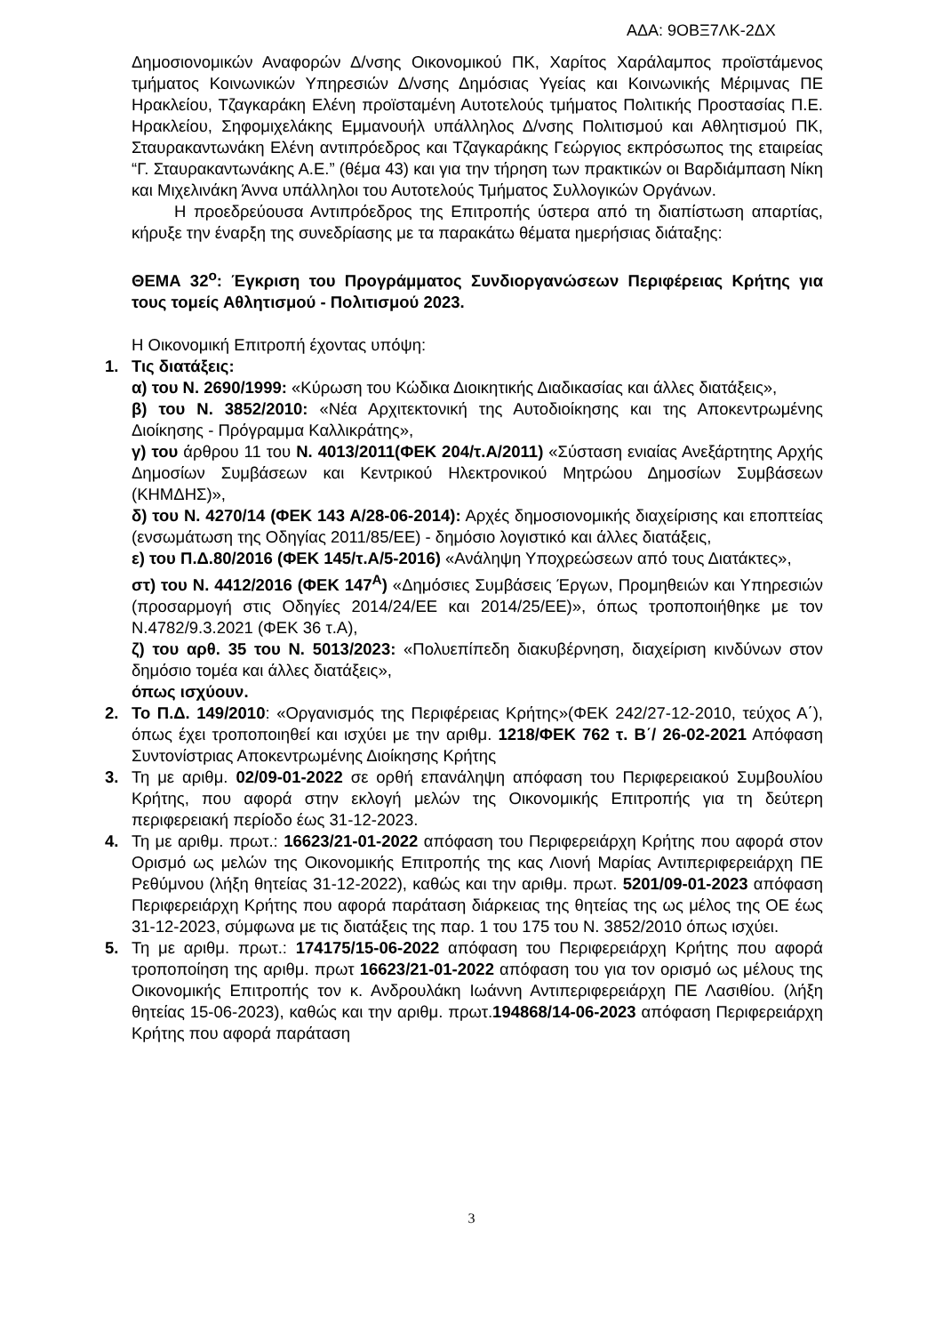ΑΔΑ: 9ΟΒΞ7ΛΚ-2ΔΧ
Δημοσιονομικών Αναφορών Δ/νσης Οικονομικού ΠΚ, Χαρίτος Χαράλαμπος προϊστάμενος τμήματος Κοινωνικών Υπηρεσιών Δ/νσης Δημόσιας Υγείας και Κοινωνικής Μέριμνας ΠΕ Ηρακλείου, Τζαγκαράκη Ελένη προϊσταμένη Αυτοτελούς τμήματος Πολιτικής Προστασίας Π.Ε. Ηρακλείου, Σηφομιχελάκης Εμμανουήλ υπάλληλος Δ/νσης Πολιτισμού και Αθλητισμού ΠΚ, Σταυρακαντωνάκη Ελένη αντιπρόεδρος και Τζαγκαράκης Γεώργιος εκπρόσωπος της εταιρείας “Γ. Σταυρακαντωνάκης Α.Ε.” (θέμα 43) και για την τήρηση των πρακτικών οι Βαρδιάμπαση Νίκη και Μιχελινάκη Άννα υπάλληλοι του Αυτοτελούς Τμήματος Συλλογικών Οργάνων.
Η προεδρεύουσα Αντιπρόεδρος της Επιτροπής ύστερα από τη διαπίστωση απαρτίας, κήρυξε την έναρξη της συνεδρίασης με τα παρακάτω θέματα ημερήσιας διάταξης:
ΘΕΜΑ 32<sup>ο</sup>: Έγκριση του Προγράμματος Συνδιοργανώσεων Περιφέρειας Κρήτης για τους τομείς Αθλητισμού - Πολιτισμού 2023.
Η Οικονομική Επιτροπή έχοντας υπόψη:
1. Τις διατάξεις:
α) του Ν. 2690/1999: «Κύρωση του Κώδικα Διοικητικής Διαδικασίας και άλλες διατάξεις»,
β) του Ν. 3852/2010: «Νέα Αρχιτεκτονική της Αυτοδιοίκησης και της Αποκεντρωμένης Διοίκησης - Πρόγραμμα Καλλικράτης»,
γ) του άρθρου 11 του Ν. 4013/2011(ΦΕΚ 204/τ.Α/2011) «Σύσταση ενιαίας Ανεξάρτητης Αρχής Δημοσίων Συμβάσεων και Κεντρικού Ηλεκτρονικού Μητρώου Δημοσίων Συμβάσεων (ΚΗΜΔΗΣ)»,
δ) του Ν. 4270/14 (ΦΕΚ 143 Α/28-06-2014): Αρχές δημοσιονομικής διαχείρισης και εποπτείας (ενσωμάτωση της Οδηγίας 2011/85/ΕΕ) - δημόσιο λογιστικό και άλλες διατάξεις,
ε) του Π.Δ.80/2016 (ΦΕΚ 145/τ.Α/5-2016) «Ανάληψη Υποχρεώσεων από τους Διατάκτες»,
στ) του Ν. 4412/2016 (ΦΕΚ 147<sup>Α</sup>) «Δημόσιες Συμβάσεις Έργων, Προμηθειών και Υπηρεσιών (προσαρμογή στις Οδηγίες 2014/24/ΕΕ και 2014/25/ΕΕ)», όπως τροποποιήθηκε με τον Ν.4782/9.3.2021 (ΦΕΚ 36 τ.Α),
ζ) του αρθ. 35 του Ν. 5013/2023: «Πολυεπίπεδη διακυβέρνηση, διαχείριση κινδύνων στον δημόσιο τομέα και άλλες διατάξεις»,
όπως ισχύουν.
2. Το Π.Δ. 149/2010: «Οργανισμός της Περιφέρειας Κρήτης»(ΦΕΚ 242/27-12-2010, τεύχος Α΄), όπως έχει τροποποιηθεί και ισχύει με την αριθμ. 1218/ΦΕΚ 762 τ. Β΄/ 26-02-2021 Απόφαση Συντονίστριας Αποκεντρωμένης Διοίκησης Κρήτης
3. Τη με αριθμ. 02/09-01-2022 σε ορθή επανάληψη απόφαση του Περιφερειακού Συμβουλίου Κρήτης, που αφορά στην εκλογή μελών της Οικονομικής Επιτροπής για τη δεύτερη περιφερειακή περίοδο έως 31-12-2023.
4. Τη με αριθμ. πρωτ.: 16623/21-01-2022 απόφαση του Περιφερειάρχη Κρήτης που αφορά στον Ορισμό ως μελών της Οικονομικής Επιτροπής της κας Λιονή Μαρίας Αντιπεριφερειάρχη ΠΕ Ρεθύμνου (λήξη θητείας 31-12-2022), καθώς και την αριθμ. πρωτ. 5201/09-01-2023 απόφαση Περιφερειάρχη Κρήτης που αφορά παράταση διάρκειας της θητείας της ως μέλος της ΟΕ έως 31-12-2023, σύμφωνα με τις διατάξεις της παρ. 1 του 175 του Ν. 3852/2010 όπως ισχύει.
5. Τη με αριθμ. πρωτ.: 174175/15-06-2022 απόφαση του Περιφερειάρχη Κρήτης που αφορά τροποποίηση της αριθμ. πρωτ 16623/21-01-2022 απόφαση του για τον ορισμό ως μέλους της Οικονομικής Επιτροπής τον κ. Ανδρουλάκη Ιωάννη Αντιπεριφερειάρχη ΠΕ Λασιθίου. (λήξη θητείας 15-06-2023), καθώς και την αριθμ. πρωτ.194868/14-06-2023 απόφαση Περιφερειάρχη Κρήτης που αφορά παράταση
3